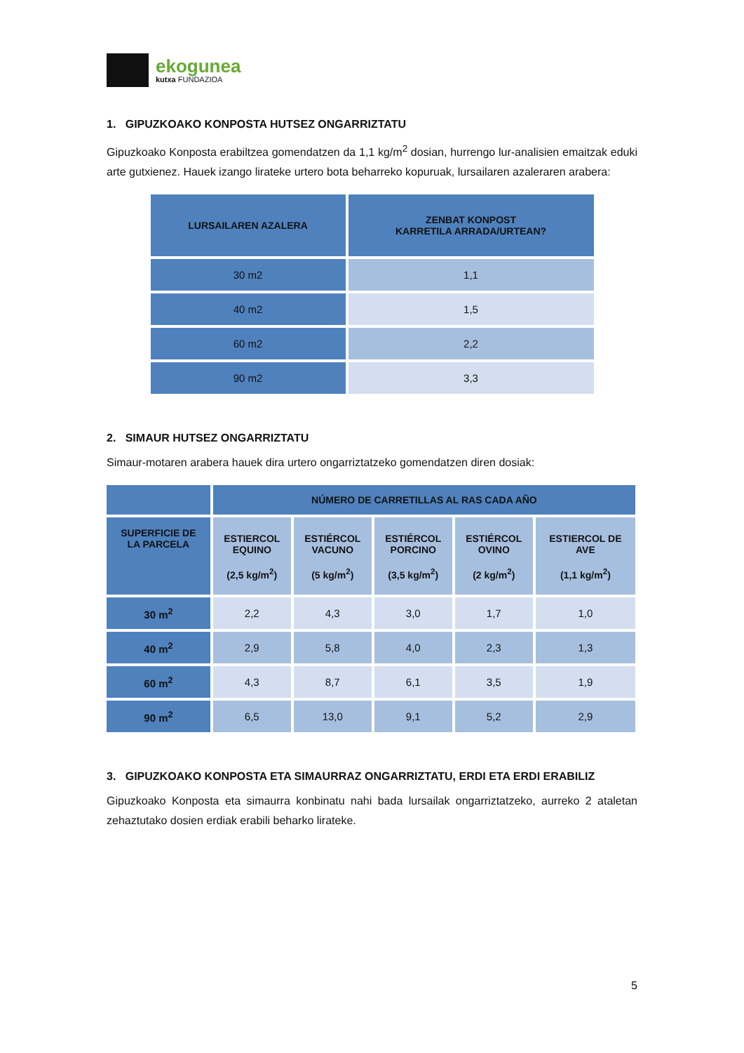ekogunea
kutxa FUNDAZIOA
1. GIPUZKOAKO KONPOSTA HUTSEZ ONGARRIZTATU
Gipuzkoako Konposta erabiltzea gomendatzen da 1,1 kg/m<sup>2</sup> dosian, hurrengo lur-analisien emaitzak eduki arte gutxienez. Hauek izango lirateke urtero bota beharreko kopuruak, lursailaren azaleraren arabera:
| LURSAILAREN AZALERA | ZENBAT KONPOST KARRETILA ARRADA/URTEAN? |
| --- | --- |
| 30 m2 | 1,1 |
| 40 m2 | 1,5 |
| 60 m2 | 2,2 |
| 90 m2 | 3,3 |
2. SIMAUR HUTSEZ ONGARRIZTATU
Simaur-motaren arabera hauek dira urtero ongarriztatzeko gomendatzen diren dosiak:
| | NÚMERO DE CARRETILLAS AL RAS CADA AÑO | | | | |
| --- | --- | --- | --- | --- | --- |
| SUPERFICIE DE LA PARCELA | ESTIERCOL EQUINO (2,5 kg/m<sup>2</sup>) | ESTIÉRCOL VACUNO (5 kg/m<sup>2</sup>) | ESTIÉRCOL PORCINO (3,5 kg/m<sup>2</sup>) | ESTIÉRCOL OVINO (2 kg/m<sup>2</sup>) | ESTIERCOL DE AVE (1,1 kg/m<sup>2</sup>) |
| 30 m<sup>2</sup> | 2,2 | 4,3 | 3,0 | 1,7 | 1,0 |
| 40 m<sup>2</sup> | 2,9 | 5,8 | 4,0 | 2,3 | 1,3 |
| 60 m<sup>2</sup> | 4,3 | 8,7 | 6,1 | 3,5 | 1,9 |
| 90 m<sup>2</sup> | 6,5 | 13,0 | 9,1 | 5,2 | 2,9 |
3. GIPUZKOAKO KONPOSTA ETA SIMAURRAZ ONGARRIZTATU, ERDI ETA ERDI ERABILIZ
Gipuzkoako Konposta eta simaurra konbinatu nahi bada lursailak ongarriztatzeko, aurreko 2 ataletan zehaztutako dosien erdiak erabili beharko lirateke.
5